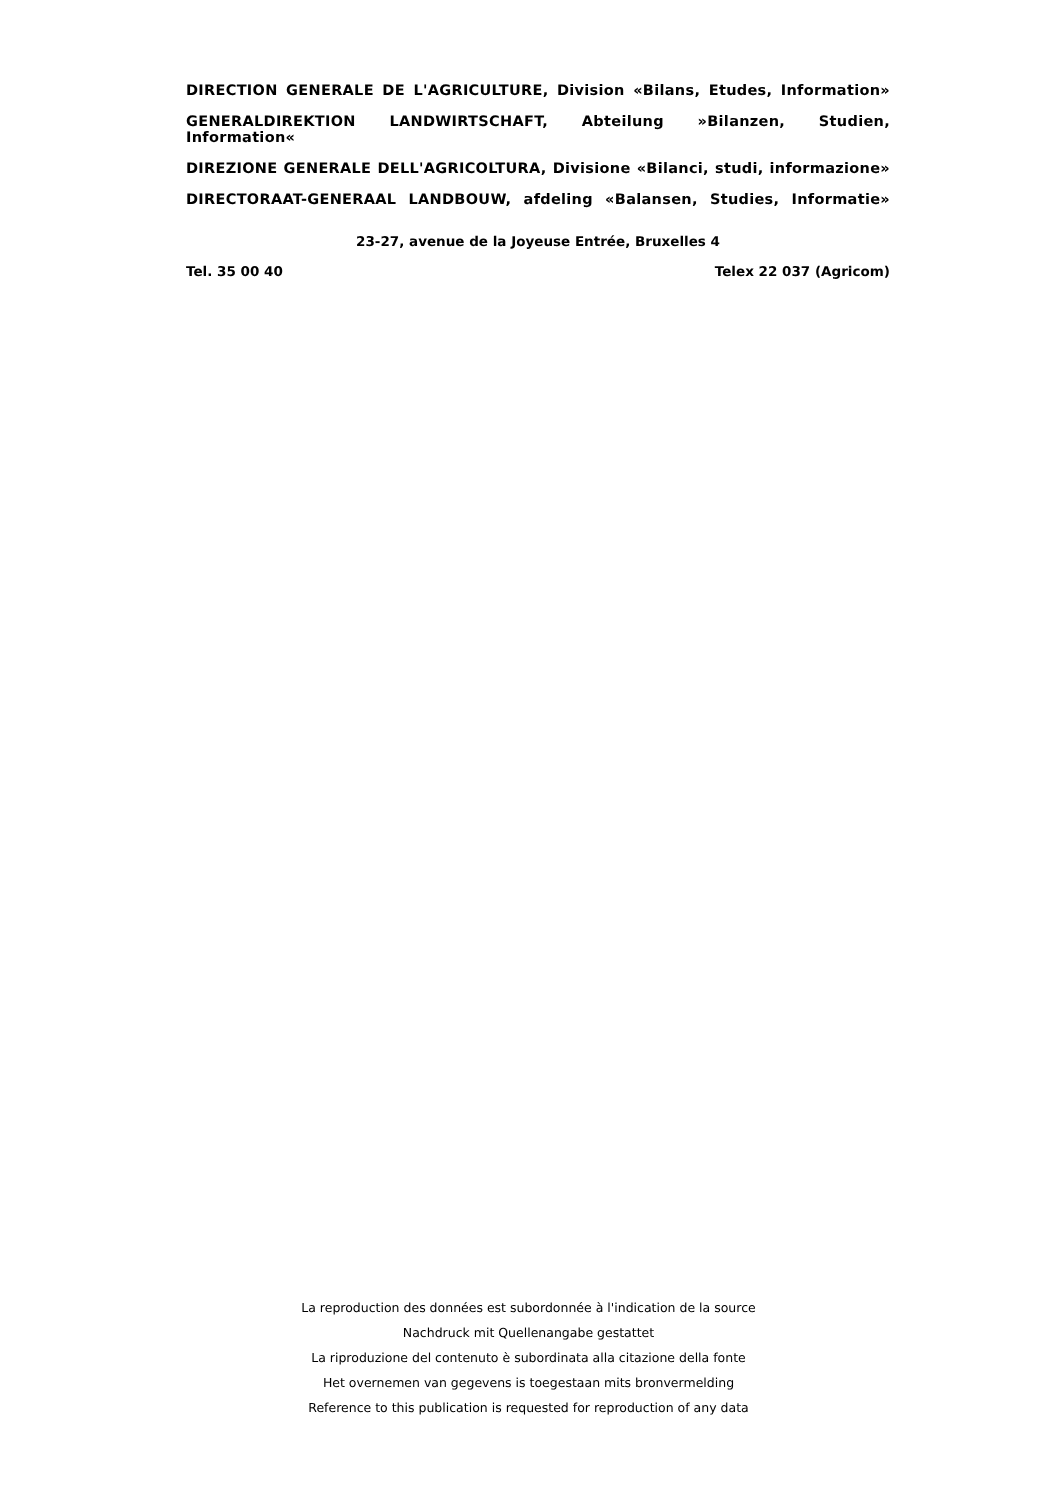DIRECTION GENERALE DE L'AGRICULTURE, Division «Bilans, Etudes, Information»
GENERALDIREKTION LANDWIRTSCHAFT, Abteilung »Bilanzen, Studien, Information«
DIREZIONE GENERALE DELL'AGRICOLTURA, Divisione «Bilanci, studi, informazione»
DIRECTORAAT-GENERAAL LANDBOUW, afdeling «Balansen, Studies, Informatie»
23-27, avenue de la Joyeuse Entrée, Bruxelles 4
Tel. 35 00 40 Telex 22 037 (Agricom)
La reproduction des données est subordonnée à l'indication de la source
Nachdruck mit Quellenangabe gestattet
La riproduzione del contenuto è subordinata alla citazione della fonte
Het overnemen van gegevens is toegestaan mits bronvermelding
Reference to this publication is requested for reproduction of any data